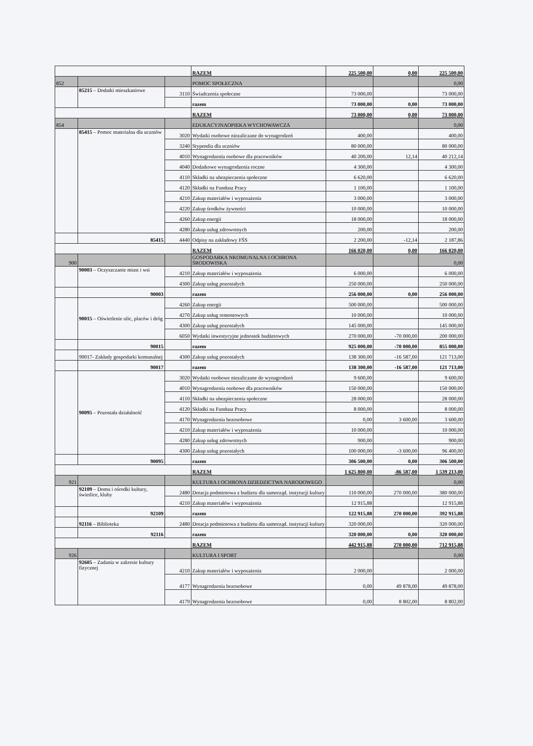| | | | RAZEM | 225 500,00 | 0,00 | 225 500,00 |
| 852 | | | POMOC SPOŁECZNA | | | 0,00 |
| | 85215 – Dodatki mieszkaniowe | 3110 | Świadczenia społeczne | 73 000,00 | | 73 000,00 |
| | | | razem | 73 000,00 | 0,00 | 73 000,00 |
| | | | RAZEM | 73 000,00 | 0,00 | 73 000,00 |
| 854 | | | EDUKACYJNAOPIEKA WYCHOWAWCZA | | | 0,00 |
| | 85415 – Pomoc materialna dla uczniów | 3020 | Wydatki osobowe niezaliczane do wynagrodzeń | 400,00 | | 400,00 |
| | | 3240 | Stypendia dla uczniów | 80 000,00 | | 80 000,00 |
| | | 4010 | Wynagrodzenia osobowe dla pracowników | 40 200,00 | 12,14 | 40 212,14 |
| | | 4040 | Dodatkowe wynagrodzenia roczne | 4 300,00 | | 4 300,00 |
| | | 4110 | Składki na ubezpieczenia społeczne | 6 620,00 | | 6 620,00 |
| | | 4120 | Składki na Fundusz Pracy | 1 100,00 | | 1 100,00 |
| | | 4210 | Zakup materiałów i wyposażenia | 3 000,00 | | 3 000,00 |
| | | 4220 | Zakup środków żywności | 10 000,00 | | 10 000,00 |
| | | 4260 | Zakup energii | 18 000,00 | | 18 000,00 |
| | | 4280 | Zakup usług zdrowotnych | 200,00 | | 200,00 |
| | 85415 | 4440 | Odpisy na zakładowy FŚS | 2 200,00 | -12,14 | 2 187,86 |
| | | | RAZEM | 166 020,00 | 0,00 | 166 020,00 |
| 900 | | | GOSPODARKA NKOMUNALNA I OCHRONA ŚRODOWISKA | | | 0,00 |
| | 90003 – Oczyszczanie miast i wsi | 4210 | Zakup materiałów i wyposażenia | 6 000,00 | | 6 000,00 |
| | | 4300 | Zakup usług pozostałych | 250 000,00 | | 250 000,00 |
| | 90003 | | razem | 256 000,00 | 0,00 | 256 000,00 |
| | 90015 – Oświetlenie ulic, placów i dróg | 4260 | Zakup energii | 500 000,00 | | 500 000,00 |
| | | 4270 | Zakup usług remontowych | 10 000,00 | | 10 000,00 |
| | | 4300 | Zakup usług pozostałych | 145 000,00 | | 145 000,00 |
| | | 6050 | Wydatki inwestycyjne jednostek budżetowych | 270 000,00 | -70 000,00 | 200 000,00 |
| | 90015 | | razem | 925 000,00 | -70 000,00 | 855 000,00 |
| | 90017- Zakłady gospodarki komunalnej | 4300 | Zakup usług pozostałych | 138 300,00 | -16 587,00 | 121 713,00 |
| | 90017 | | razem | 138 300,00 | -16 587,00 | 121 713,00 |
| | 90095 – Pozostała działalność | 3020 | Wydatki osobowe niezaliczane do wynagrodzeń | 9 600,00 | | 9 600,00 |
| | | 4010 | Wynagrodzenia osobowe dla pracowników | 150 000,00 | | 150 000,00 |
| | | 4110 | Składki na ubezpieczenia społeczne | 28 000,00 | | 28 000,00 |
| | | 4120 | Składki na Fundusz Pracy | 8 000,00 | | 8 000,00 |
| | | 4170 | Wynagrodzenia bezosobowe | 0,00 | 3 600,00 | 3 600,00 |
| | | 4210 | Zakup materiałów i wyposażenia | 10 000,00 | | 10 000,00 |
| | | 4280 | Zakup usług zdrowotnych | 900,00 | | 900,00 |
| | | 4300 | Zakup usług pozostałych | 100 000,00 | -3 600,00 | 96 400,00 |
| | 90095 | | razem | 306 500,00 | 0,00 | 306 500,00 |
| | | | RAZEM | 1 625 800,00 | -86 587,00 | 1 539 213,00 |
| 921 | | | KULTURA I OCHRONA DZIEDZICTWA NARODOWEGO | | | 0,00 |
| | 92109 – Domu i ośrodki kultury, świetlice, kluby | 2480 | Dotacja podmiotowa z budżetu dla samorząd. instytucji kultury | 110 000,00 | 270 000,00 | 380 000,00 |
| | | 4210 | Zakup materiałów i wyposażenia | 12 915,88 | | 12 915,88 |
| | 92109 | | razem | 122 915,88 | 270 000,00 | 392 915,88 |
| | 92116 – Biblioteka | 2480 | Dotacja podmiotowa z budżetu dla samorząd. instytucji kultury | 320 000,00 | | 320 000,00 |
| | 92116 | | razem | 320 000,00 | 0,00 | 320 000,00 |
| | | | RAZEM | 442 915,88 | 270 000,00 | 712 915,88 |
| 926 | | | KULTURA I SPORT | | | 0,00 |
| | 92605 – Zadania w zakresie kultury fizycznej | 4210 | Zakup materiałów i wyposażenia | 2 000,00 | | 2 000,00 |
| | | 4177 | Wynagrodzenia bezosobowe | 0,00 | 49 878,00 | 49 878,00 |
| | | 4179 | Wynagrodzenia bezosobowe | 0,00 | 8 802,00 | 8 802,00 |